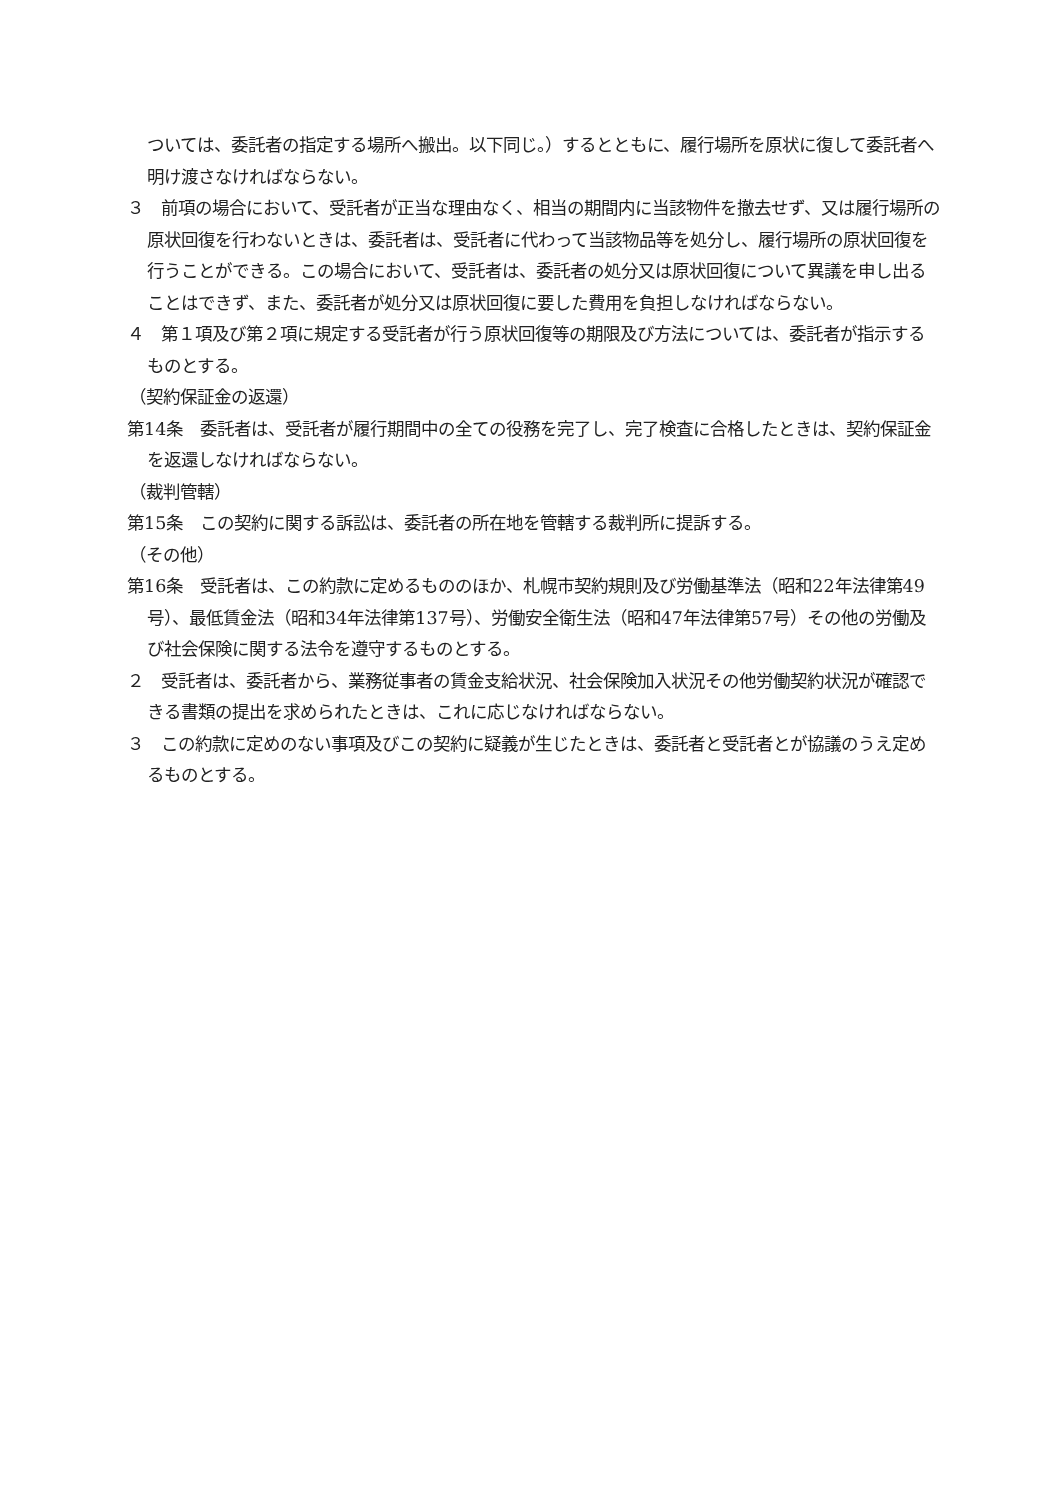ついては、委託者の指定する場所へ搬出。以下同じ。）するとともに、履行場所を原状に復して委託者へ明け渡さなければならない。
３　前項の場合において、受託者が正当な理由なく、相当の期間内に当該物件を撤去せず、又は履行場所の原状回復を行わないときは、委託者は、受託者に代わって当該物品等を処分し、履行場所の原状回復を行うことができる。この場合において、受託者は、委託者の処分又は原状回復について異議を申し出ることはできず、また、委託者が処分又は原状回復に要した費用を負担しなければならない。
４　第１項及び第２項に規定する受託者が行う原状回復等の期限及び方法については、委託者が指示するものとする。
（契約保証金の返還）
第14条　委託者は、受託者が履行期間中の全ての役務を完了し、完了検査に合格したときは、契約保証金を返還しなければならない。
（裁判管轄）
第15条　この契約に関する訴訟は、委託者の所在地を管轄する裁判所に提訴する。
（その他）
第16条　受託者は、この約款に定めるもののほか、札幌市契約規則及び労働基準法（昭和22年法律第49号）、最低賃金法（昭和34年法律第137号）、労働安全衛生法（昭和47年法律第57号）その他の労働及び社会保険に関する法令を遵守するものとする。
２　受託者は、委託者から、業務従事者の賃金支給状況、社会保険加入状況その他労働契約状況が確認できる書類の提出を求められたときは、これに応じなければならない。
３　この約款に定めのない事項及びこの契約に疑義が生じたときは、委託者と受託者とが協議のうえ定めるものとする。